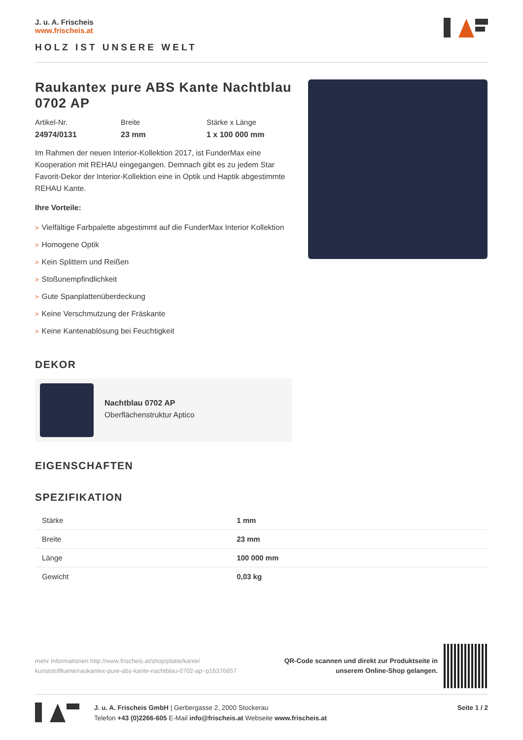J. u. A. Frischeis
www.frischeis.at
HOLZ IST UNSERE WELT
Raukantex pure ABS Kante Nachtblau 0702 AP
Artikel-Nr.
24974/0131
Breite
23 mm
Stärke x Länge
1 x 100 000 mm
Im Rahmen der neuen Interior-Kollektion 2017, ist FunderMax eine Kooperation mit REHAU eingegangen. Demnach gibt es zu jedem Star Favorit-Dekor der Interior-Kollektion eine in Optik und Haptik abgestimmte REHAU Kante.
Ihre Vorteile:
> Vielfältige Farbpalette abgestimmt auf die FunderMax Interior Kollektion
> Homogene Optik
> Kein Splittern und Reißen
> Stoßunempfindlichkeit
> Gute Spanplattenüberdeckung
> Keine Verschmutzung der Fräskante
> Keine Kantenablösung bei Feuchtigkeit
DEKOR
Nachtblau 0702 AP
Oberflächenstruktur Aptico
EIGENSCHAFTEN
SPEZIFIKATION
| Stärke | 1 mm |
| Breite | 23 mm |
| Länge | 100 000 mm |
| Gewicht | 0,03 kg |
mehr Informationen http://www.frischeis.at/shop/platte/kante/ kunststoffkante/raukantex-pure-abs-kante-nachtblau-0702-ap~p16376657
QR-Code scannen und direkt zur Produktseite in
unserem Online-Shop gelangen.
J. u. A. Frischeis GmbH | Gerbergasse 2, 2000 Stockerau
Telefon +43 (0)2266-605 E-Mail info@frischeis.at Webseite www.frischeis.at
Seite 1 / 2